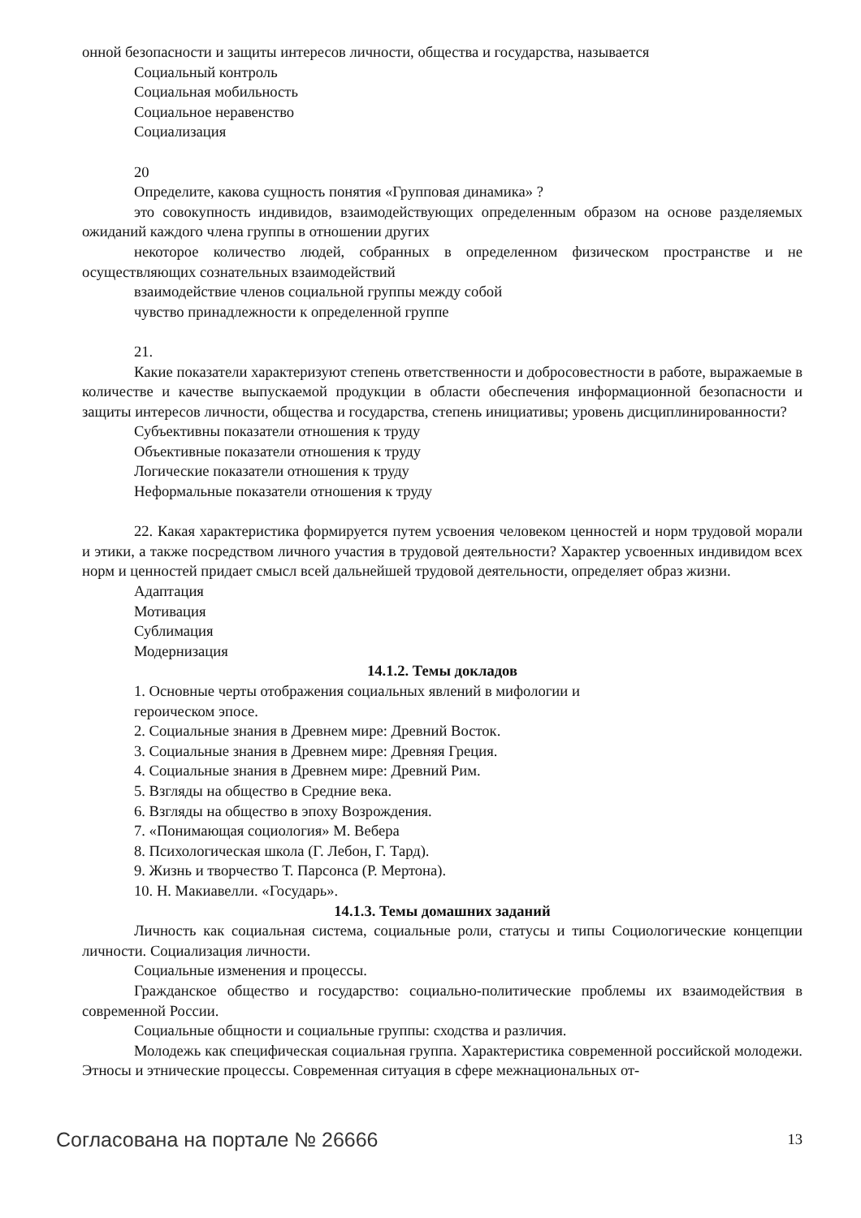онной безопасности и защиты интересов личности, общества и государства, называется
Социальный контроль
Социальная мобильность
Социальное неравенство
Социализация
20
Определите, какова сущность понятия «Групповая динамика» ?
это совокупность индивидов, взаимодействующих определенным образом на основе разделяемых ожиданий каждого члена группы в отношении других
некоторое количество людей, собранных в определенном физическом пространстве и не осуществляющих сознательных взаимодействий
взаимодействие членов социальной группы между собой
чувство принадлежности к определенной группе
21.
Какие показатели характеризуют степень ответственности и добросовестности в работе, выражаемые в количестве и качестве выпускаемой продукции в области обеспечения информационной безопасности и защиты интересов личности, общества и государства, степень инициативы; уровень дисциплинированности?
Субъективны показатели отношения к труду
Объективные показатели отношения к труду
Логические показатели отношения к труду
Неформальные показатели отношения к труду
22. Какая характеристика формируется путем усвоения человеком ценностей и норм трудовой морали и этики, а также посредством личного участия в трудовой деятельности? Характер усвоенных индивидом всех норм и ценностей придает смысл всей дальнейшей трудовой деятельности, определяет образ жизни.
Адаптация
Мотивация
Сублимация
Модернизация
14.1.2. Темы докладов
1. Основные черты отображения социальных явлений в мифологии и
героическом эпосе.
2. Социальные знания в Древнем мире: Древний Восток.
3. Социальные знания в Древнем мире: Древняя Греция.
4. Социальные знания в Древнем мире: Древний Рим.
5. Взгляды на общество в Средние века.
6. Взгляды на общество в эпоху Возрождения.
7. «Понимающая социология» М. Вебера
8. Психологическая школа (Г. Лебон, Г. Тард).
9. Жизнь и творчество Т. Парсонса (Р. Мертона).
10. Н. Макиавелли. «Государь».
14.1.3. Темы домашних заданий
Личность как социальная система, социальные роли, статусы и типы Социологические концепции личности. Социализация личности.
Социальные изменения и процессы.
Гражданское общество и государство: социально-политические проблемы их взаимодействия в современной России.
Социальные общности и социальные группы: сходства и различия.
Молодежь как специфическая социальная группа. Характеристика современной российской молодежи. Этносы и этнические процессы. Современная ситуация в сфере межнациональных от-
Согласована на портале № 26666 13